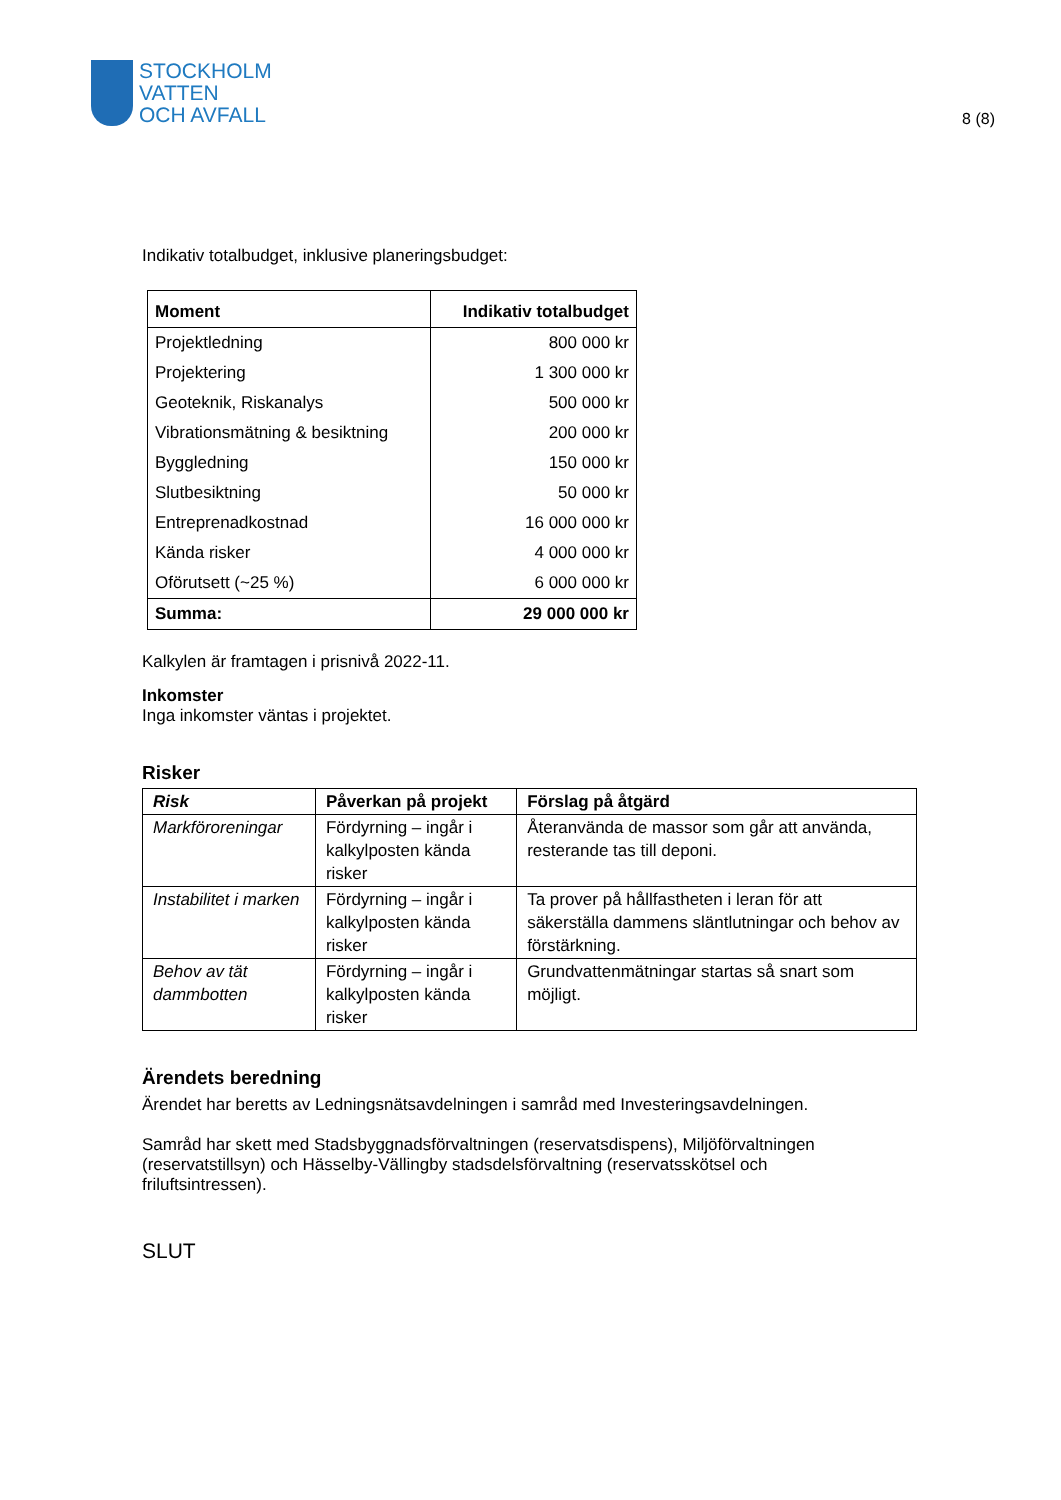STOCKHOLM
VATTEN
OCH AVFALL
8 (8)
Indikativ totalbudget, inklusive planeringsbudget:
| Moment | Indikativ totalbudget |
| --- | --- |
| Projektledning | 800 000 kr |
| Projektering | 1 300 000 kr |
| Geoteknik, Riskanalys | 500 000 kr |
| Vibrationsmätning & besiktning | 200 000 kr |
| Byggledning | 150 000 kr |
| Slutbesiktning | 50 000 kr |
| Entreprenadkostnad | 16 000 000 kr |
| Kända risker | 4 000 000 kr |
| Oförutsett (~25 %) | 6 000 000 kr |
| Summa: | 29 000 000 kr |
Kalkylen är framtagen i prisnivå 2022-11.
Inkomster
Inga inkomster väntas i projektet.
Risker
| Risk | Påverkan på projekt | Förslag på åtgärd |
| --- | --- | --- |
| Markföroreningar | Fördyrning – ingår i kalkylposten kända risker | Återanvända de massor som går att använda, resterande tas till deponi. |
| Instabilitet i marken | Fördyrning – ingår i kalkylposten kända risker | Ta prover på hållfastheten i leran för att säkerställa dammens släntlutningar och behov av förstärkning. |
| Behov av tät dammbotten | Fördyrning – ingår i kalkylposten kända risker | Grundvattenmätningar startas så snart som möjligt. |
Ärendets beredning
Ärendet har beretts av Ledningsnätsavdelningen i samråd med Investeringsavdelningen.
Samråd har skett med Stadsbyggnadsförvaltningen (reservatsdispens), Miljöförvaltningen (reservatstillsyn) och Hässelby-Vällingby stadsdelsförvaltning (reservatsskötsel och friluftsintressen).
SLUT